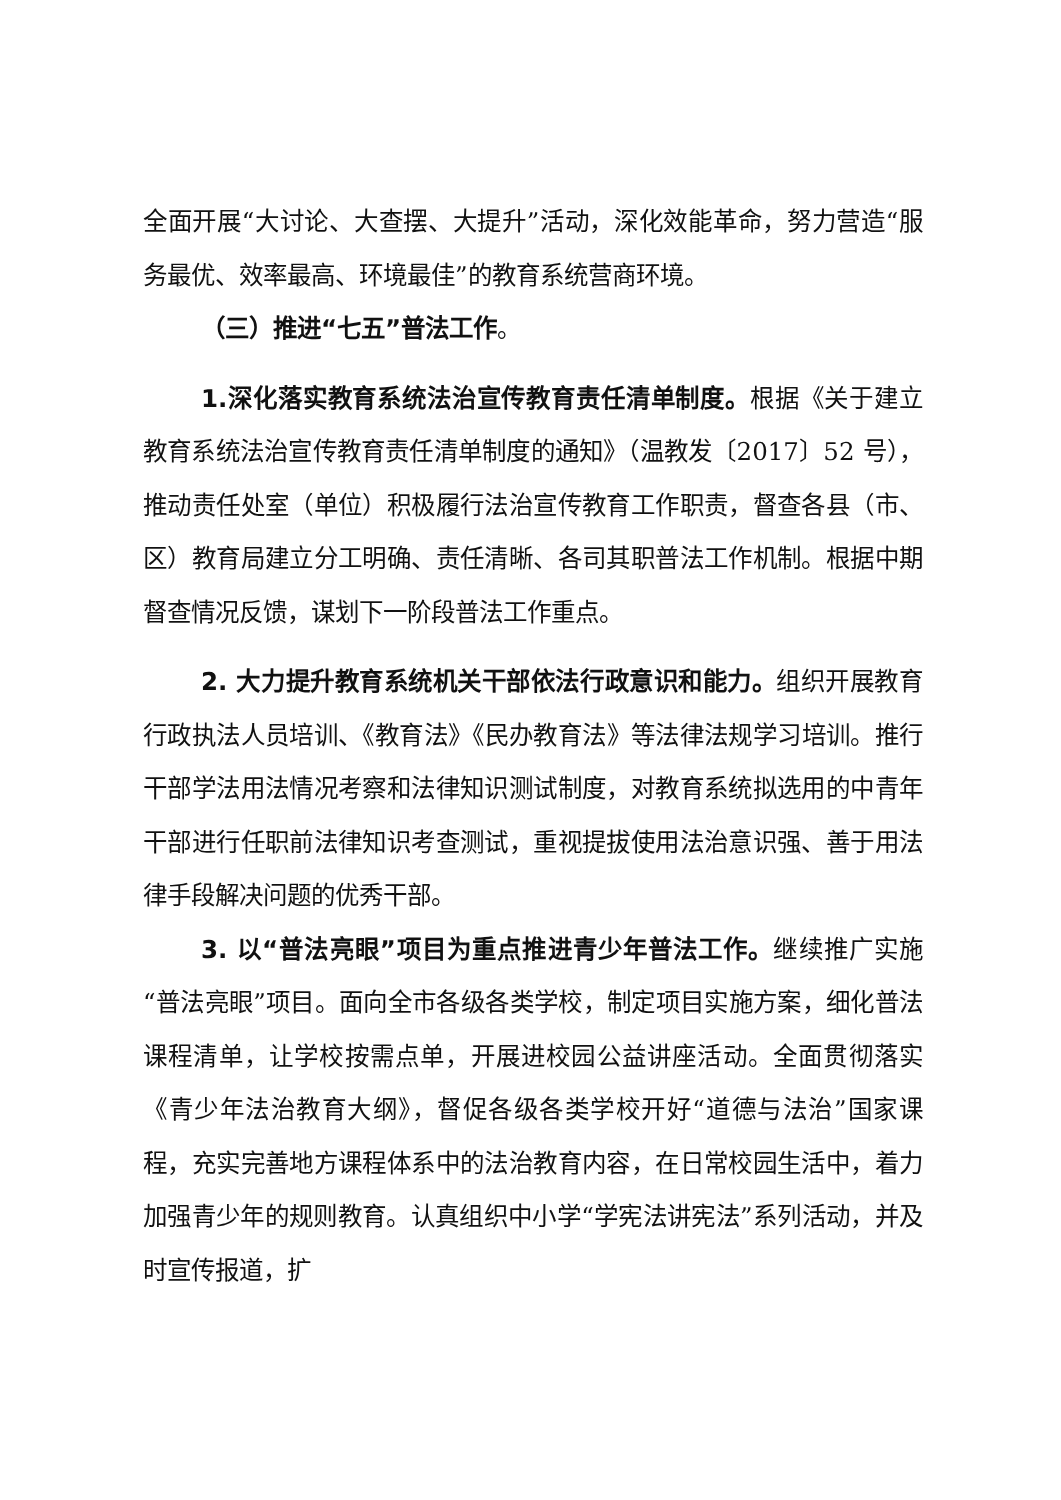全面开展“大讨论、大查摆、大提升”活动，深化效能革命，努力营造“服务最优、效率最高、环境最佳”的教育系统营商环境。
（三）推进“七五”普法工作。
1.深化落实教育系统法治宣传教育责任清单制度。根据《关于建立教育系统法治宣传教育责任清单制度的通知》（温教发〔2017〕52 号），推动责任处室（单位）积极履行法治宣传教育工作职责，督查各县（市、区）教育局建立分工明确、责任清晰、各司其职普法工作机制。根据中期督查情况反馈，谋划下一阶段普法工作重点。
2. 大力提升教育系统机关干部依法行政意识和能力。组织开展教育行政执法人员培训、《教育法》《民办教育法》等法律法规学习培训。推行干部学法用法情况考察和法律知识测试制度，对教育系统拟选用的中青年干部进行任职前法律知识考查测试，重视提拔使用法治意识强、善于用法律手段解决问题的优秀干部。
3. 以“普法亮眼”项目为重点推进青少年普法工作。继续推广实施“普法亮眼”项目。面向全市各级各类学校，制定项目实施方案，细化普法课程清单，让学校按需点单，开展进校园公益讲座活动。全面贯彻落实《青少年法治教育大纲》，督促各级各类学校开好“道德与法治”国家课程，充实完善地方课程体系中的法治教育内容，在日常校园生活中，着力加强青少年的规则教育。认真组织中小学“学宪法讲宪法”系列活动，并及时宣传报道，扩